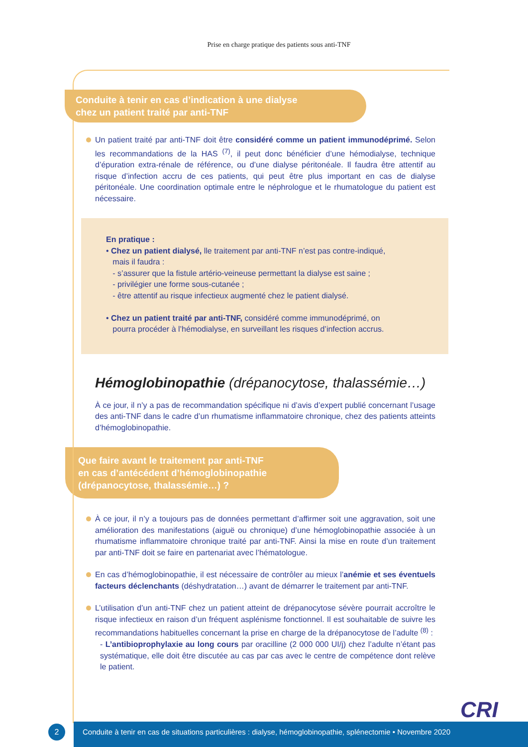Prise en charge pratique des patients sous anti-TNF
Conduite à tenir en cas d’indication à une dialyse
chez un patient traité par anti-TNF
Un patient traité par anti-TNF doit être considéré comme un patient immunodéprimé. Selon les recommandations de la HAS <sup>(7)</sup>, il peut donc bénéficier d’une hémodialyse, technique d’épuration extra-rénale de référence, ou d’une dialyse péritonéale. Il faudra être attentif au risque d’infection accru de ces patients, qui peut être plus important en cas de dialyse péritonéale. Une coordination optimale entre le néphrologue et le rhumatologue du patient est nécessaire.
En pratique :
• Chez un patient dialysé, lle traitement par anti-TNF n’est pas contre-indiqué,
mais il faudra :
- s’assurer que la fistule artério-veineuse permettant la dialyse est saine ;
- privilégier une forme sous-cutanée ;
- être attentif au risque infectieux augmenté chez le patient dialysé.
• Chez un patient traité par anti-TNF, considéré comme immunodéprimé, on
pourra procéder à l’hémodialyse, en surveillant les risques d’infection accrus.
Hémoglobinopathie (drépanocytose, thalassémie…)
À ce jour, il n’y a pas de recommandation spécifique ni d’avis d’expert publié concernant l’usage des anti-TNF dans le cadre d’un rhumatisme inflammatoire chronique, chez des patients atteints d’hémoglobinopathie.
Que faire avant le traitement par anti-TNF
en cas d’antécédent d’hémoglobinopathie
(drépanocytose, thalassémie…) ?
À ce jour, il n’y a toujours pas de données permettant d’affirmer soit une aggravation, soit une amélioration des manifestations (aiguë ou chronique) d’une hémoglobinopathie associée à un rhumatisme inflammatoire chronique traité par anti-TNF. Ainsi la mise en route d’un traitement par anti-TNF doit se faire en partenariat avec l’hématologue.
En cas d’hémoglobinopathie, il est nécessaire de contrôler au mieux l’anémie et ses éventuels facteurs déclenchants (déshydratation…) avant de démarrer le traitement par anti-TNF.
L’utilisation d’un anti-TNF chez un patient atteint de drépanocytose sévère pourrait accroître le risque infectieux en raison d’un fréquent asplénisme fonctionnel. Il est souhaitable de suivre les recommandations habituelles concernant la prise en charge de la drépanocytose de l’adulte <sup>(8)</sup> :
- L’antibioprophylaxie au long cours par oracilline (2 000 000 UI/j) chez l’adulte n’étant pas systématique, elle doit être discutée au cas par cas avec le centre de compétence dont relève le patient.
CRI
2
Conduite à tenir en cas de situations particulières : dialyse, hémoglobinopathie, splénectomie • Novembre 2020